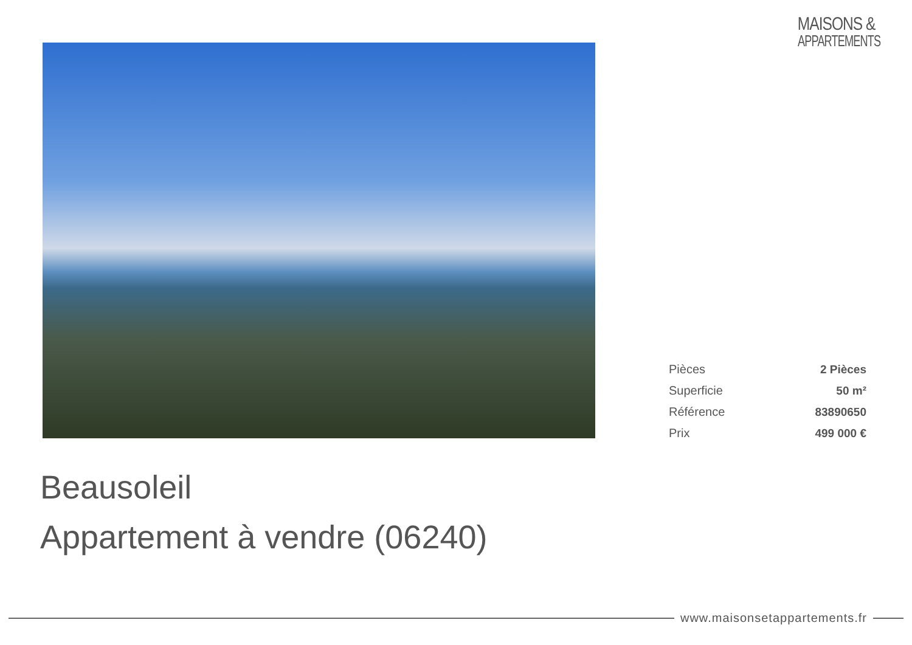MAISONS &
APPARTEMENTS
| Pièces | 2 Pièces |
| Superficie | 50 m² |
| Référence | 83890650 |
| Prix | 499 000 € |
Beausoleil
Appartement à vendre (06240)
www.maisonsetappartements.fr